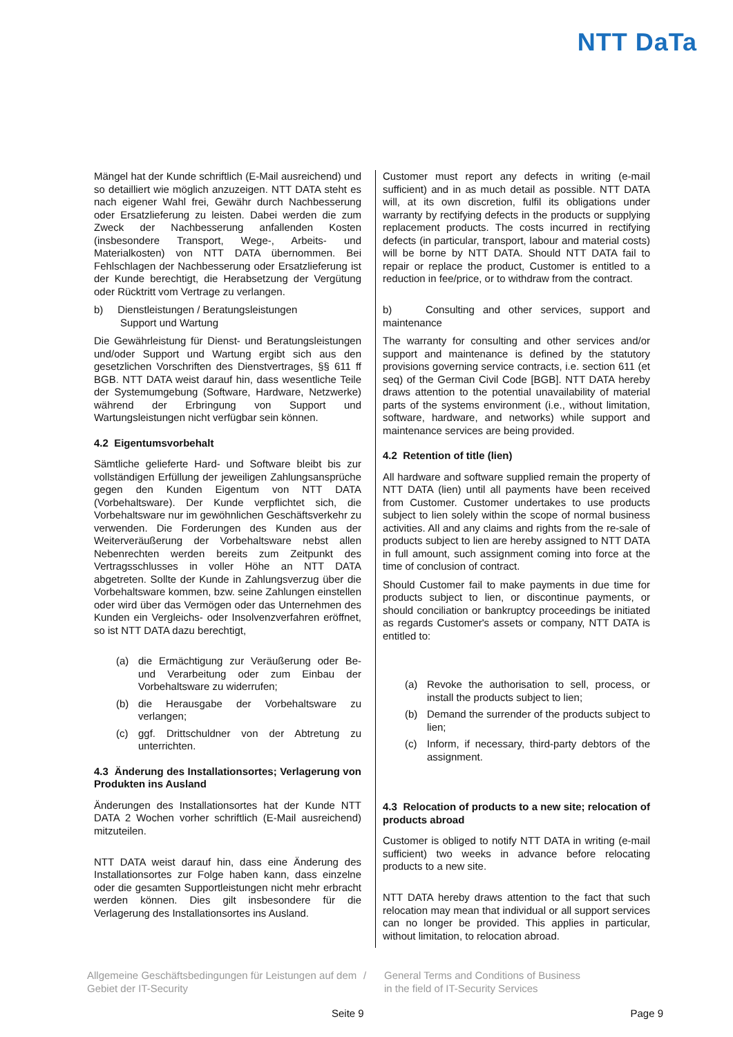NTT DaTa
Mängel hat der Kunde schriftlich (E-Mail ausreichend) und so detailliert wie möglich anzuzeigen. NTT DATA steht es nach eigener Wahl frei, Gewähr durch Nachbesserung oder Ersatzlieferung zu leisten. Dabei werden die zum Zweck der Nachbesserung anfallenden Kosten (insbesondere Transport, Wege-, Arbeits- und Materialkosten) von NTT DATA übernommen. Bei Fehlschlagen der Nachbesserung oder Ersatzlieferung ist der Kunde berechtigt, die Herabsetzung der Vergütung oder Rücktritt vom Vertrage zu verlangen.
b) Dienstleistungen / Beratungsleistungen
Support und Wartung
Die Gewährleistung für Dienst- und Beratungsleistungen und/oder Support und Wartung ergibt sich aus den gesetzlichen Vorschriften des Dienstvertrages, §§ 611 ff BGB. NTT DATA weist darauf hin, dass wesentliche Teile der Systemumgebung (Software, Hardware, Netzwerke) während der Erbringung von Support und Wartungsleistungen nicht verfügbar sein können.
4.2 Eigentumsvorbehalt
Sämtliche gelieferte Hard- und Software bleibt bis zur vollständigen Erfüllung der jeweiligen Zahlungsansprüche gegen den Kunden Eigentum von NTT DATA (Vorbehaltsware). Der Kunde verpflichtet sich, die Vorbehaltsware nur im gewöhnlichen Geschäftsverkehr zu verwenden. Die Forderungen des Kunden aus der Weiterveräußerung der Vorbehaltsware nebst allen Nebenrechten werden bereits zum Zeitpunkt des Vertragsschlusses in voller Höhe an NTT DATA abgetreten. Sollte der Kunde in Zahlungsverzug über die Vorbehaltsware kommen, bzw. seine Zahlungen einstellen oder wird über das Vermögen oder das Unternehmen des Kunden ein Vergleichs- oder Insolvenzverfahren eröffnet, so ist NTT DATA dazu berechtigt,
(a) die Ermächtigung zur Veräußerung oder Be- und Verarbeitung oder zum Einbau der Vorbehaltsware zu widerrufen;
(b) die Herausgabe der Vorbehaltsware zu verlangen;
(c) ggf. Drittschuldner von der Abtretung zu unterrichten.
4.3 Änderung des Installationsortes; Verlagerung von Produkten ins Ausland
Änderungen des Installationsortes hat der Kunde NTT DATA 2 Wochen vorher schriftlich (E-Mail ausreichend) mitzuteilen.
NTT DATA weist darauf hin, dass eine Änderung des Installationsortes zur Folge haben kann, dass einzelne oder die gesamten Supportleistungen nicht mehr erbracht werden können. Dies gilt insbesondere für die Verlagerung des Installationsortes ins Ausland.
Customer must report any defects in writing (e-mail sufficient) and in as much detail as possible. NTT DATA will, at its own discretion, fulfil its obligations under warranty by rectifying defects in the products or supplying replacement products. The costs incurred in rectifying defects (in particular, transport, labour and material costs) will be borne by NTT DATA. Should NTT DATA fail to repair or replace the product, Customer is entitled to a reduction in fee/price, or to withdraw from the contract.
b) Consulting and other services, support and maintenance
The warranty for consulting and other services and/or support and maintenance is defined by the statutory provisions governing service contracts, i.e. section 611 (et seq) of the German Civil Code [BGB]. NTT DATA hereby draws attention to the potential unavailability of material parts of the systems environment (i.e., without limitation, software, hardware, and networks) while support and maintenance services are being provided.
4.2 Retention of title (lien)
All hardware and software supplied remain the property of NTT DATA (lien) until all payments have been received from Customer. Customer undertakes to use products subject to lien solely within the scope of normal business activities. All and any claims and rights from the re-sale of products subject to lien are hereby assigned to NTT DATA in full amount, such assignment coming into force at the time of conclusion of contract.
Should Customer fail to make payments in due time for products subject to lien, or discontinue payments, or should conciliation or bankruptcy proceedings be initiated as regards Customer's assets or company, NTT DATA is entitled to:
(a) Revoke the authorisation to sell, process, or install the products subject to lien;
(b) Demand the surrender of the products subject to lien;
(c) Inform, if necessary, third-party debtors of the assignment.
4.3 Relocation of products to a new site; relocation of products abroad
Customer is obliged to notify NTT DATA in writing (e-mail sufficient) two weeks in advance before relocating products to a new site.
NTT DATA hereby draws attention to the fact that such relocation may mean that individual or all support services can no longer be provided. This applies in particular, without limitation, to relocation abroad.
Allgemeine Geschäftsbedingungen für Leistungen auf dem Gebiet der IT-Security
/ General Terms and Conditions of Business
in the field of IT-Security Services
Seite 9 Page 9